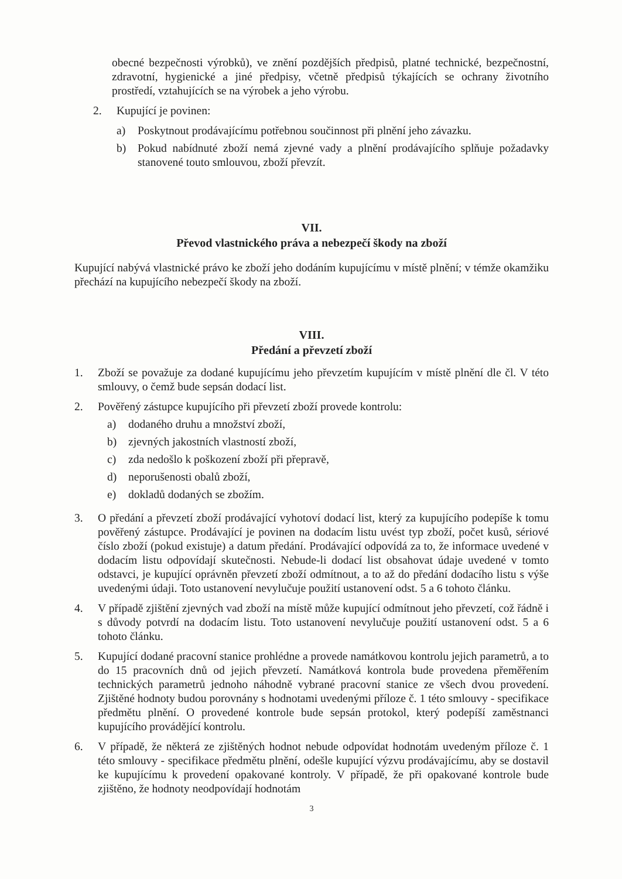obecné bezpečnosti výrobků), ve znění pozdějších předpisů, platné technické, bezpečnostní, zdravotní, hygienické a jiné předpisy, včetně předpisů týkajících se ochrany životního prostředí, vztahujících se na výrobek a jeho výrobu.
2. Kupující je povinen:
a) Poskytnout prodávajícímu potřebnou součinnost při plnění jeho závazku.
b) Pokud nabídnuté zboží nemá zjevné vady a plnění prodávajícího splňuje požadavky stanovené touto smlouvou, zboží převzít.
VII.
Převod vlastnického práva a nebezpečí škody na zboží
Kupující nabývá vlastnické právo ke zboží jeho dodáním kupujícímu v místě plnění; v témže okamžiku přechází na kupujícího nebezpečí škody na zboží.
VIII.
Předání a převzetí zboží
1. Zboží se považuje za dodané kupujícímu jeho převzetím kupujícím v místě plnění dle čl. V této smlouvy, o čemž bude sepsán dodací list.
2. Pověřený zástupce kupujícího při převzetí zboží provede kontrolu:
a) dodaného druhu a množství zboží,
b) zjevných jakostních vlastností zboží,
c) zda nedošlo k poškození zboží při přepravě,
d) neporušenosti obalů zboží,
e) dokladů dodaných se zbožím.
3. O předání a převzetí zboží prodávající vyhotoví dodací list, který za kupujícího podepíše k tomu pověřený zástupce. Prodávající je povinen na dodacím listu uvést typ zboží, počet kusů, sériové číslo zboží (pokud existuje) a datum předání. Prodávající odpovídá za to, že informace uvedené v dodacím listu odpovídají skutečnosti. Nebude-li dodací list obsahovat údaje uvedené v tomto odstavci, je kupující oprávněn převzetí zboží odmítnout, a to až do předání dodacího listu s výše uvedenými údaji. Toto ustanovení nevylučuje použití ustanovení odst. 5 a 6 tohoto článku.
4. V případě zjištění zjevných vad zboží na místě může kupující odmítnout jeho převzetí, což řádně i s důvody potvrdí na dodacím listu. Toto ustanovení nevylučuje použití ustanovení odst. 5 a 6 tohoto článku.
5. Kupující dodané pracovní stanice prohlédne a provede namátkovou kontrolu jejich parametrů, a to do 15 pracovních dnů od jejich převzetí. Namátková kontrola bude provedena přeměřením technických parametrů jednoho náhodně vybrané pracovní stanice ze všech dvou provedení. Zjištěné hodnoty budou porovnány s hodnotami uvedenými příloze č. 1 této smlouvy - specifikace předmětu plnění. O provedené kontrole bude sepsán protokol, který podepíší zaměstnanci kupujícího provádějící kontrolu.
6. V případě, že některá ze zjištěných hodnot nebude odpovídat hodnotám uvedeným příloze č. 1 této smlouvy - specifikace předmětu plnění, odešle kupující výzvu prodávajícímu, aby se dostavil ke kupujícímu k provedení opakované kontroly. V případě, že při opakované kontrole bude zjištěno, že hodnoty neodpovídají hodnotám
3